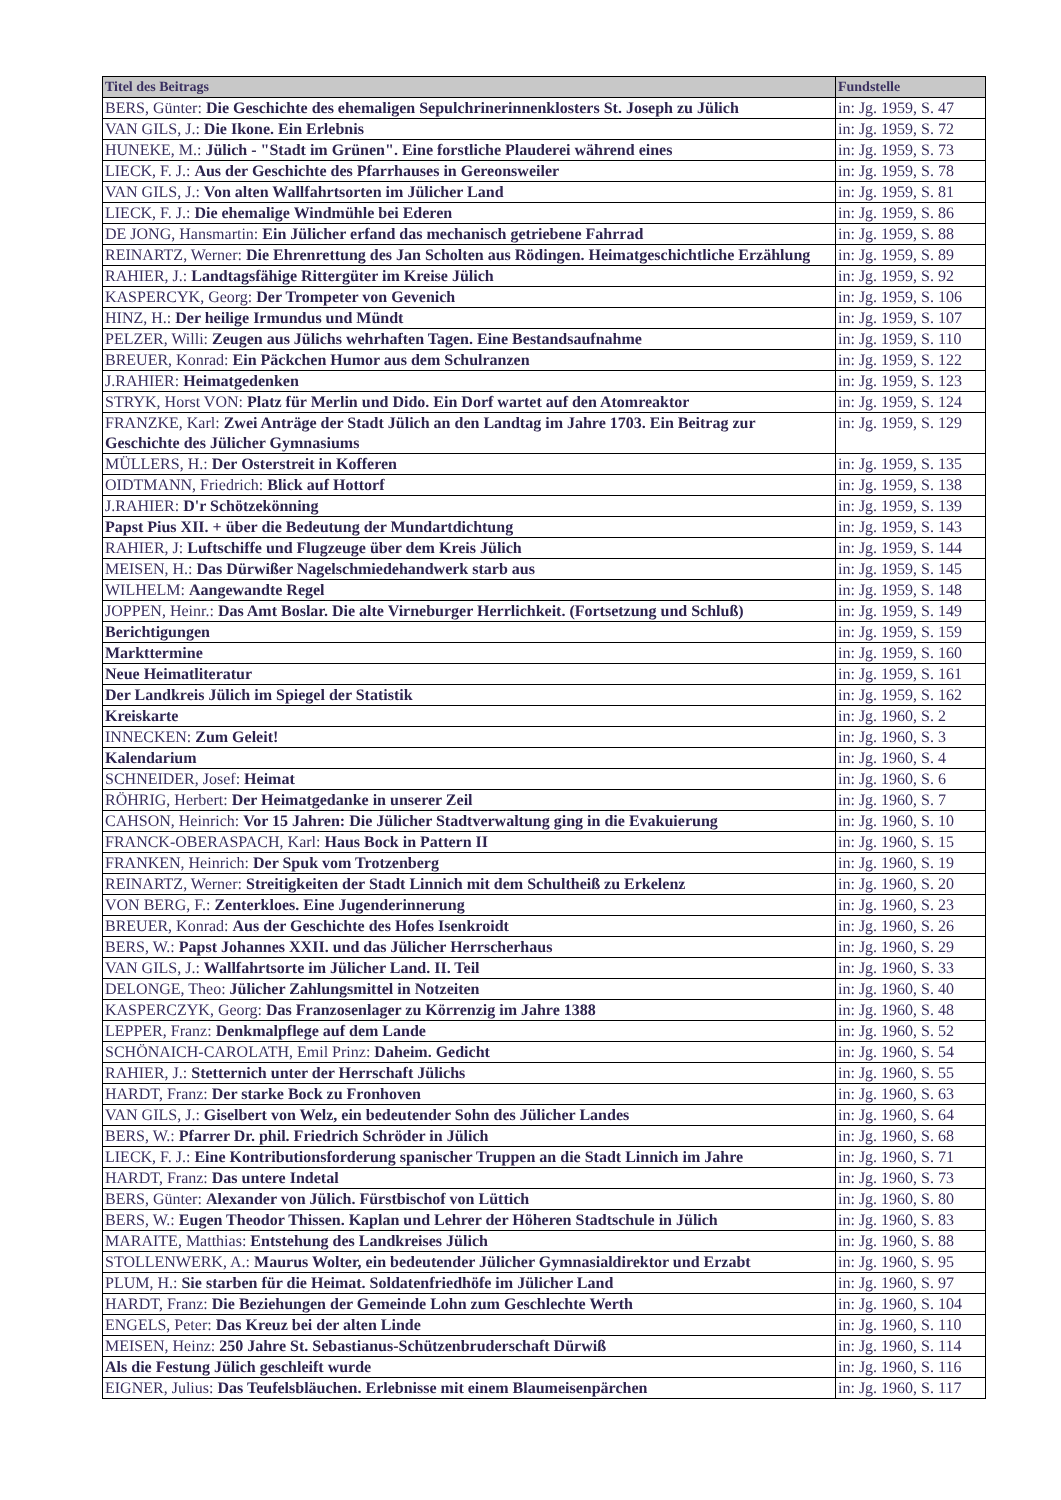| Titel des Beitrags | Fundstelle |
| --- | --- |
| BERS, Günter: Die Geschichte des ehemaligen Sepulchrinerinnenklosters St. Joseph zu Jülich | in: Jg. 1959, S. 47 |
| VAN GILS, J.: Die Ikone. Ein Erlebnis | in: Jg. 1959, S. 72 |
| HUNEKE, M.: Jülich - "Stadt im Grünen". Eine forstliche Plauderei während eines | in: Jg. 1959, S. 73 |
| LIECK, F. J.: Aus der Geschichte des Pfarrhauses in Gereonsweiler | in: Jg. 1959, S. 78 |
| VAN GILS, J.: Von alten Wallfahrtsorten im Jülicher Land | in: Jg. 1959, S. 81 |
| LIECK, F. J.: Die ehemalige Windmühle bei Ederen | in: Jg. 1959, S. 86 |
| DE JONG, Hansmartin: Ein Jülicher erfand das mechanisch getriebene Fahrrad | in: Jg. 1959, S. 88 |
| REINARTZ, Werner: Die Ehrenrettung des Jan Scholten aus Rödingen. Heimatgeschichtliche Erzählung | in: Jg. 1959, S. 89 |
| RAHIER, J.: Landtagsfähige Rittergüter im Kreise Jülich | in: Jg. 1959, S. 92 |
| KASPERCYK, Georg: Der Trompeter von Gevenich | in: Jg. 1959, S. 106 |
| HINZ, H.: Der heilige Irmundus und Mündt | in: Jg. 1959, S. 107 |
| PELZER, Willi: Zeugen aus Jülichs wehrhaften Tagen. Eine Bestandsaufnahme | in: Jg. 1959, S. 110 |
| BREUER, Konrad: Ein Päckchen Humor aus dem Schulranzen | in: Jg. 1959, S. 122 |
| J.RAHIER: Heimatgedenken | in: Jg. 1959, S. 123 |
| STRYK, Horst VON: Platz für Merlin und Dido. Ein Dorf wartet auf den Atomreaktor | in: Jg. 1959, S. 124 |
| FRANZKE, Karl: Zwei Anträge der Stadt Jülich an den Landtag im Jahre 1703. Ein Beitrag zur Geschichte des Jülicher Gymnasiums | in: Jg. 1959, S. 129 |
| MÜLLERS, H.: Der Osterstreit in Kofferen | in: Jg. 1959, S. 135 |
| OIDTMANN, Friedrich: Blick auf Hottorf | in: Jg. 1959, S. 138 |
| J.RAHIER: D'r Schötzekönning | in: Jg. 1959, S. 139 |
| Papst Pius XII. + über die Bedeutung der Mundartdichtung | in: Jg. 1959, S. 143 |
| RAHIER, J: Luftschiffe und Flugzeuge über dem Kreis Jülich | in: Jg. 1959, S. 144 |
| MEISEN, H.: Das Dürwißer Nagelschmiedehandwerk starb aus | in: Jg. 1959, S. 145 |
| WILHELM: Aangewandte Regel | in: Jg. 1959, S. 148 |
| JOPPEN, Heinr.: Das Amt Boslar. Die alte Virneburger Herrlichkeit. (Fortsetzung und Schluß) | in: Jg. 1959, S. 149 |
| Berichtigungen | in: Jg. 1959, S. 159 |
| Markttermine | in: Jg. 1959, S. 160 |
| Neue Heimatliteratur | in: Jg. 1959, S. 161 |
| Der Landkreis Jülich im Spiegel der Statistik | in: Jg. 1959, S. 162 |
| Kreiskarte | in: Jg. 1960, S. 2 |
| INNECKEN: Zum Geleit! | in: Jg. 1960, S. 3 |
| Kalendarium | in: Jg. 1960, S. 4 |
| SCHNEIDER, Josef: Heimat | in: Jg. 1960, S. 6 |
| RÖHRIG, Herbert: Der Heimatgedanke in unserer Zeil | in: Jg. 1960, S. 7 |
| CAHSON, Heinrich: Vor 15 Jahren: Die Jülicher Stadtverwaltung ging in die Evakuierung | in: Jg. 1960, S. 10 |
| FRANCK-OBERASPACH, Karl: Haus Bock in Pattern II | in: Jg. 1960, S. 15 |
| FRANKEN, Heinrich: Der Spuk vom Trotzenberg | in: Jg. 1960, S. 19 |
| REINARTZ, Werner: Streitigkeiten der Stadt Linnich mit dem Schultheiß zu Erkelenz | in: Jg. 1960, S. 20 |
| VON BERG, F.: Zenterkloes. Eine Jugenderinnerung | in: Jg. 1960, S. 23 |
| BREUER, Konrad: Aus der Geschichte des Hofes Isenkroidt | in: Jg. 1960, S. 26 |
| BERS, W.: Papst Johannes XXII. und das Jülicher Herrscherhaus | in: Jg. 1960, S. 29 |
| VAN GILS, J.: Wallfahrtsorte im Jülicher Land. II. Teil | in: Jg. 1960, S. 33 |
| DELONGE, Theo: Jülicher Zahlungsmittel in Notzeiten | in: Jg. 1960, S. 40 |
| KASPERCZYK, Georg: Das Franzosenlager zu Körrenzig im Jahre 1388 | in: Jg. 1960, S. 48 |
| LEPPER, Franz: Denkmalpflege auf dem Lande | in: Jg. 1960, S. 52 |
| SCHÖNAICH-CAROLATH, Emil Prinz: Daheim. Gedicht | in: Jg. 1960, S. 54 |
| RAHIER, J.: Stetternich unter der Herrschaft Jülichs | in: Jg. 1960, S. 55 |
| HARDT, Franz: Der starke Bock zu Fronhoven | in: Jg. 1960, S. 63 |
| VAN GILS, J.: Giselbert von Welz, ein bedeutender Sohn des Jülicher Landes | in: Jg. 1960, S. 64 |
| BERS, W.: Pfarrer Dr. phil. Friedrich Schröder in Jülich | in: Jg. 1960, S. 68 |
| LIECK, F. J.: Eine Kontributionsforderung spanischer Truppen an die Stadt Linnich im Jahre | in: Jg. 1960, S. 71 |
| HARDT, Franz: Das untere Indetal | in: Jg. 1960, S. 73 |
| BERS, Günter: Alexander von Jülich. Fürstbischof von Lüttich | in: Jg. 1960, S. 80 |
| BERS, W.: Eugen Theodor Thissen. Kaplan und Lehrer der Höheren Stadtschule in Jülich | in: Jg. 1960, S. 83 |
| MARAITE, Matthias: Entstehung des Landkreises Jülich | in: Jg. 1960, S. 88 |
| STOLLENWERK, A.: Maurus Wolter, ein bedeutender Jülicher Gymnasialdirektor und Erzabt | in: Jg. 1960, S. 95 |
| PLUM, H.: Sie starben für die Heimat. Soldatenfriedhöfe im Jülicher Land | in: Jg. 1960, S. 97 |
| HARDT, Franz: Die Beziehungen der Gemeinde Lohn zum Geschlechte Werth | in: Jg. 1960, S. 104 |
| ENGELS, Peter: Das Kreuz bei der alten Linde | in: Jg. 1960, S. 110 |
| MEISEN, Heinz: 250 Jahre St. Sebastianus-Schützenbruderschaft Dürwiß | in: Jg. 1960, S. 114 |
| Als die Festung Jülich geschleift wurde | in: Jg. 1960, S. 116 |
| EIGNER, Julius: Das Teufelsbläuchen. Erlebnisse mit einem Blaumeisenpärchen | in: Jg. 1960, S. 117 |